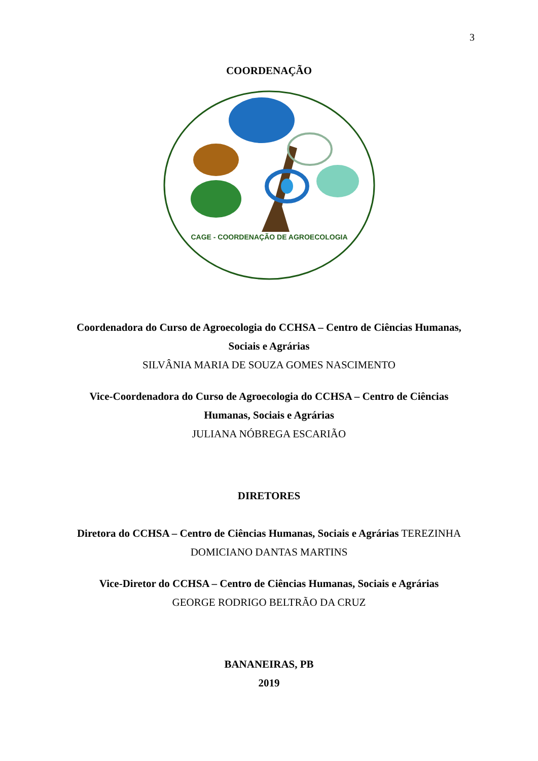3
COORDENAÇÃO
CAGE - COORDENAÇÃO DE AGROECOLOGIA
Coordenadora do Curso de Agroecologia do CCHSA – Centro de Ciências Humanas, Sociais e Agrárias
SILVÂNIA MARIA DE SOUZA GOMES NASCIMENTO
Vice-Coordenadora do Curso de Agroecologia do CCHSA – Centro de Ciências Humanas, Sociais e Agrárias
JULIANA NÓBREGA ESCARIÃO
DIRETORES
Diretora do CCHSA – Centro de Ciências Humanas, Sociais e Agrárias TEREZINHA DOMICIANO DANTAS MARTINS
Vice-Diretor do CCHSA – Centro de Ciências Humanas, Sociais e Agrárias
GEORGE RODRIGO BELTRÃO DA CRUZ
BANANEIRAS, PB
2019